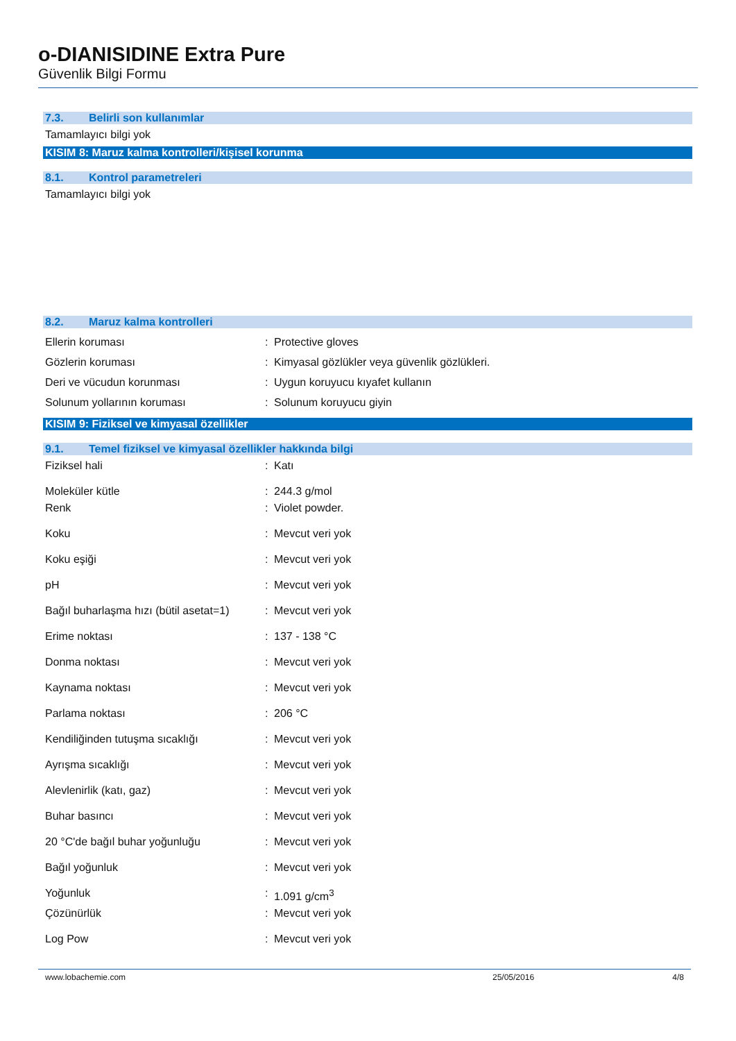o-DIANISIDINE Extra Pure
Güvenlik Bilgi Formu
7.3. Belirli son kullanımlar
Tamamlayıcı bilgi yok
KISIM 8: Maruz kalma kontrolleri/kişisel korunma
8.1. Kontrol parametreleri
Tamamlayıcı bilgi yok
8.2. Maruz kalma kontrolleri
Ellerin koruması : Protective gloves
Gözlerin koruması : Kimyasal gözlükler veya güvenlik gözlükleri.
Deri ve vücudun korunması : Uygun koruyucu kıyafet kullanın
Solunum yollarının koruması : Solunum koruyucu giyin
KISIM 9: Fiziksel ve kimyasal özellikler
9.1. Temel fiziksel ve kimyasal özellikler hakkında bilgi
Fiziksel hali : Katı
Moleküler kütle : 244.3 g/mol
Renk : Violet powder.
Koku : Mevcut veri yok
Koku eşiği : Mevcut veri yok
pH : Mevcut veri yok
Bağıl buharlaşma hızı (bütil asetat=1)
: Mevcut veri yok
Erime noktası : 137 - 138 °C
Donma noktası : Mevcut veri yok
Kaynama noktası : Mevcut veri yok
Parlama noktası : 206 °C
Kendiliğinden tutuşma sıcaklığı : Mevcut veri yok
Ayrışma sıcaklığı : Mevcut veri yok
Alevlenirlik (katı, gaz) : Mevcut veri yok
Buhar basıncı : Mevcut veri yok
20 °C'de bağıl buhar yoğunluğu : Mevcut veri yok
Bağıl yoğunluk : Mevcut veri yok
Yoğunluk : 1.091 g/cm<sup>3</sup>
Çözünürlük : Mevcut veri yok
Log Pow : Mevcut veri yok
www.lobachemie.com 25/05/2016 4/8